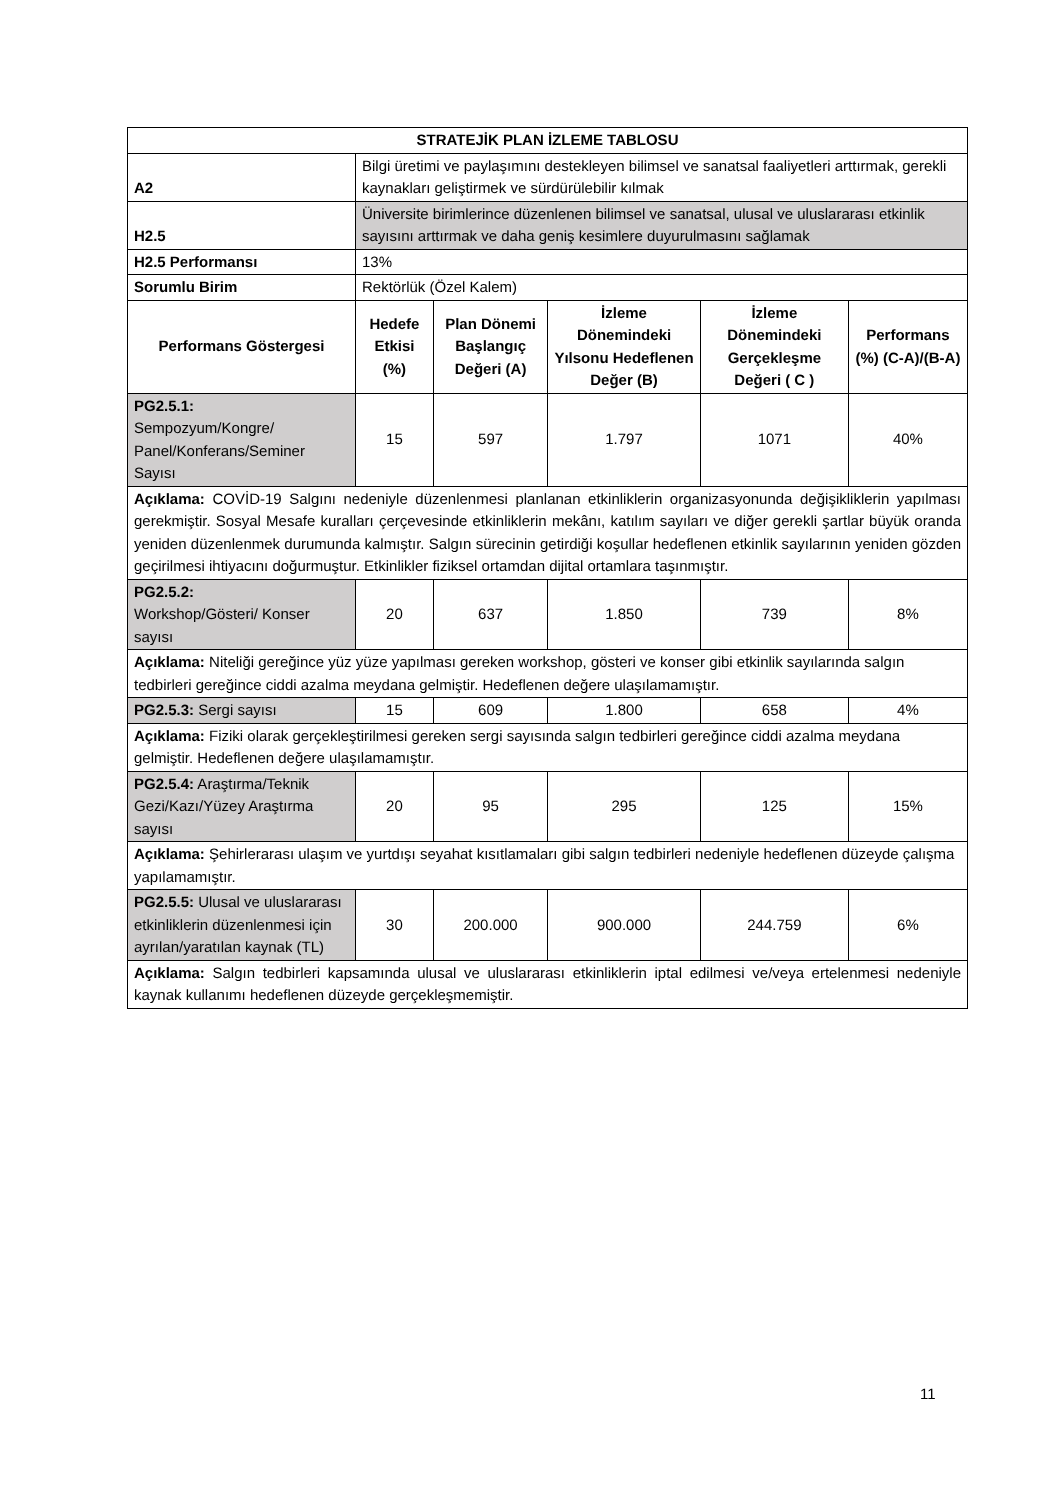| STRATEJİK PLAN İZLEME TABLOSU | | | | | |
| --- | --- | --- | --- | --- | --- |
| A2 | Bilgi üretimi ve paylaşımını destekleyen bilimsel ve sanatsal faaliyetleri arttırmak, gerekli kaynakları geliştirmek ve sürdürülebilir kılmak | | | | |
| H2.5 | Üniversite birimlerince düzenlenen bilimsel ve sanatsal, ulusal ve uluslararası etkinlik sayısını arttırmak ve daha geniş kesimlere duyurulmasını sağlamak | | | | |
| H2.5 Performansı | 13% | | | | |
| Sorumlu Birim | Rektörlük (Özel Kalem) | | | | |
| Performans Göstergesi | Hedefe Etkisi (%) | Plan Dönemi Başlangıç Değeri (A) | İzleme Dönemindeki Yılsonu Hedeflenen Değer (B) | İzleme Dönemindeki Gerçekleşme Değeri ( C ) | Performans (%) (C-A)/(B-A) |
| PG2.5.1: Sempozyum/Kongre/ Panel/Konferans/Seminer Sayısı | 15 | 597 | 1.797 | 1071 | 40% |
| Açıklama: COVİD-19 Salgını nedeniyle düzenlenmesi planlanan etkinliklerin organizasyonunda değişikliklerin yapılması gerekmiştir. Sosyal Mesafe kuralları çerçevesinde etkinliklerin mekânı, katılım sayıları ve diğer gerekli şartlar büyük oranda yeniden düzenlenmek durumunda kalmıştır. Salgın sürecinin getirdiği koşullar hedeflenen etkinlik sayılarının yeniden gözden geçirilmesi ihtiyacını doğurmuştur. Etkinlikler fiziksel ortamdan dijital ortamlara taşınmıştır. | | | | | |
| PG2.5.2: Workshop/Gösteri/ Konser sayısı | 20 | 637 | 1.850 | 739 | 8% |
| Açıklama: Niteliği gereğince yüz yüze yapılması gereken workshop, gösteri ve konser gibi etkinlik sayılarında salgın tedbirleri gereğince ciddi azalma meydana gelmiştir. Hedeflenen değere ulaşılamamıştır. | | | | | |
| PG2.5.3: Sergi sayısı | 15 | 609 | 1.800 | 658 | 4% |
| Açıklama: Fiziki olarak gerçekleştirilmesi gereken sergi sayısında salgın tedbirleri gereğince ciddi azalma meydana gelmiştir. Hedeflenen değere ulaşılamamıştır. | | | | | |
| PG2.5.4: Araştırma/Teknik Gezi/Kazı/Yüzey Araştırma sayısı | 20 | 95 | 295 | 125 | 15% |
| Açıklama: Şehirlerarası ulaşım ve yurtdışı seyahat kısıtlamaları gibi salgın tedbirleri nedeniyle hedeflenen düzeyde çalışma yapılamamıştır. | | | | | |
| PG2.5.5: Ulusal ve uluslararası etkinliklerin düzenlenmesi için ayrılan/yaratılan kaynak (TL) | 30 | 200.000 | 900.000 | 244.759 | 6% |
| Açıklama: Salgın tedbirleri kapsamında ulusal ve uluslararası etkinliklerin iptal edilmesi ve/veya ertelenmesi nedeniyle kaynak kullanımı hedeflenen düzeyde gerçekleşmemiştir. | | | | | |
11